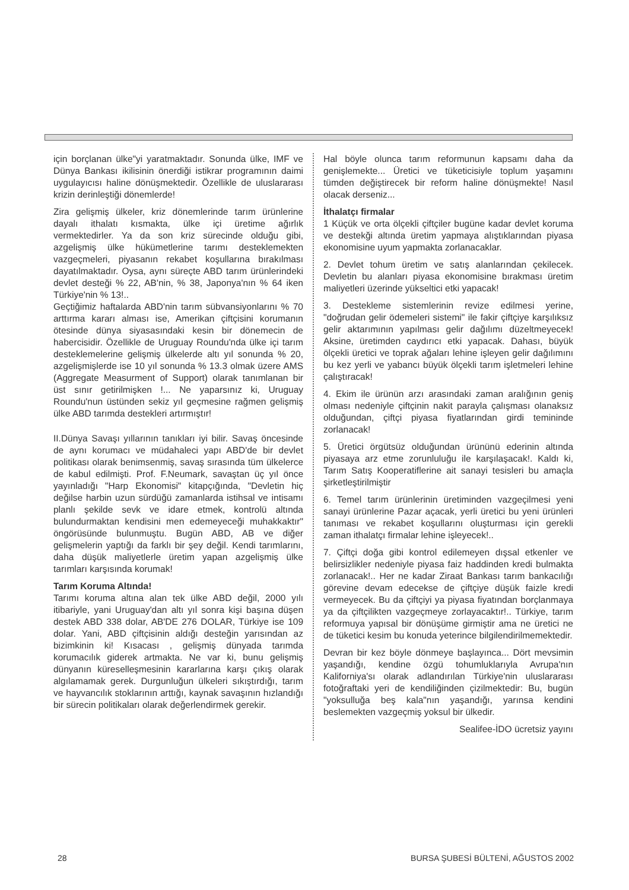için borçlanan ülke"yi yaratmaktadır. Sonunda ülke, IMF ve Dünya Bankası ikilisinin önerdiği istikrar programının daimi uygulayıcısı haline dönüşmektedir. Özellikle de uluslararası krizin derinleştiği dönemlerde!
Zira gelişmiş ülkeler, kriz dönemlerinde tarım ürünlerine dayalı ithalatı kısmakta, ülke içi üretime ağırlık vermektedirler. Ya da son kriz sürecinde olduğu gibi, azgelişmiş ülke hükümetlerine tarımı desteklemekten vazgeçmeleri, piyasanın rekabet koşullarına bırakılması dayatılmaktadır. Oysa, aynı süreçte ABD tarım ürünlerindeki devlet desteği % 22, AB'nin, % 38, Japonya'nın % 64 iken Türkiye'nin % 13!..
Geçtiğimiz haftalarda ABD'nin tarım sübvansiyonlarını % 70 arttırma kararı alması ise, Amerikan çiftçisini korumanın ötesinde dünya siyasasındaki kesin bir dönemecin de habercisidir. Özellikle de Uruguay Roundu'nda ülke içi tarım desteklemelerine gelişmiş ülkelerde altı yıl sonunda % 20, azgelişmişlerde ise 10 yıl sonunda % 13.3 olmak üzere AMS (Aggregate Measurment of Support) olarak tanımlanan bir üst sınır getirilmişken !... Ne yaparsınız ki, Uruguay Roundu'nun üstünden sekiz yıl geçmesine rağmen gelişmiş ülke ABD tarımda destekleri artırmıştır!
II.Dünya Savaşı yıllarının tanıkları iyi bilir. Savaş öncesinde de aynı korumacı ve müdahaleci yapı ABD'de bir devlet politikası olarak benimsenmiş, savaş sırasında tüm ülkelerce de kabul edilmişti. Prof. F.Neumark, savaştan üç yıl önce yayınladığı "Harp Ekonomisi" kitapçığında, "Devletin hiç değilse harbin uzun sürdüğü zamanlarda istihsal ve intisamı planlı şekilde sevk ve idare etmek, kontrolü altında bulundurmaktan kendisini men edemeyeceği muhakkaktır" öngörüsünde bulunmuştu. Bugün ABD, AB ve diğer gelişmelerin yaptığı da farklı bir şey değil. Kendi tarımlarını, daha düşük maliyetlerle üretim yapan azgelişmiş ülke tarımları karşısında korumak!
Tarım Koruma Altında!
Tarımı koruma altına alan tek ülke ABD değil, 2000 yılı itibariyle, yani Uruguay'dan altı yıl sonra kişi başına düşen destek ABD 338 dolar, AB'DE 276 DOLAR, Türkiye ise 109 dolar. Yani, ABD çiftçisinin aldığı desteğin yarısından az bizimkinin ki! Kısacası , gelişmiş dünyada tarımda korumacılık giderek artmakta. Ne var ki, bunu gelişmiş dünyanın küreselleşmesinin kararlarına karşı çıkış olarak algılamamak gerek. Durgunluğun ülkeleri sıkıştırdığı, tarım ve hayvancılık stoklarının arttığı, kaynak savaşının hızlandığı bir sürecin politikaları olarak değerlendirmek gerekir.
Hal böyle olunca tarım reformunun kapsamı daha da genişlemekte... Üretici ve tüketicisiyle toplum yaşamını tümden değiştirecek bir reform haline dönüşmekte! Nasıl olacak derseniz...
İthalatçı firmalar
1 Küçük ve orta ölçekli çiftçiler bugüne kadar devlet koruma ve destekği altında üretim yapmaya alıştıklarından piyasa ekonomisine uyum yapmakta zorlanacaklar.
2. Devlet tohum üretim ve satış alanlarından çekilecek. Devletin bu alanları piyasa ekonomisine bırakması üretim maliyetleri üzerinde yükseltici etki yapacak!
3. Destekleme sistemlerinin revize edilmesi yerine, "doğrudan gelir ödemeleri sistemi" ile fakir çiftçiye karşılıksız gelir aktarımının yapılması gelir dağılımı düzeltmeyecek! Aksine, üretimden caydırıcı etki yapacak. Dahası, büyük ölçekli üretici ve toprak ağaları lehine işleyen gelir dağılımını bu kez yerli ve yabancı büyük ölçekli tarım işletmeleri lehine çalıştıracak!
4. Ekim ile ürünün arzı arasındaki zaman aralığının geniş olması nedeniyle çiftçinin nakit parayla çalışması olanaksız olduğundan, çiftçi piyasa fiyatlarından girdi temininde zorlanacak!
5. Üretici örgütsüz olduğundan ürününü ederinin altında piyasaya arz etme zorunluluğu ile karşılaşacak!. Kaldı ki, Tarım Satış Kooperatiflerine ait sanayi tesisleri bu amaçla şirketleştirilmiştir
6. Temel tarım ürünlerinin üretiminden vazgeçilmesi yeni sanayi ürünlerine Pazar açacak, yerli üretici bu yeni ürünleri tanıması ve rekabet koşullarını oluşturması için gerekli zaman ithalatçı firmalar lehine işleyecek!..
7. Çiftçi doğa gibi kontrol edilemeyen dışsal etkenler ve belirsizlikler nedeniyle piyasa faiz haddinden kredi bulmakta zorlanacak!.. Her ne kadar Ziraat Bankası tarım bankacılığı görevine devam edecekse de çiftçiye düşük faizle kredi vermeyecek. Bu da çiftçiyi ya piyasa fiyatından borçlanmaya ya da çiftçilikten vazgeçmeye zorlayacaktır!.. Türkiye, tarım reformuya yapısal bir dönüşüme girmiştir ama ne üretici ne de tüketici kesim bu konuda yeterince bilgilendirilmemektedir.
Devran bir kez böyle dönmeye başlayınca... Dört mevsimin yaşandığı, kendine özgü tohumluklarıyla Avrupa'nın Kaliforniya'sı olarak adlandırılan Türkiye'nin uluslararası fotoğraftaki yeri de kendiliğinden çizilmektedir: Bu, bugün "yoksulluğa beş kala"nın yaşandığı, yarınsa kendini beslemekten vazgeçmiş yoksul bir ülkedir.
Sealifee-İDO ücretsiz yayını
28 BURSA ŞUBESİ BÜLTENİ, AĞUSTOS 2002